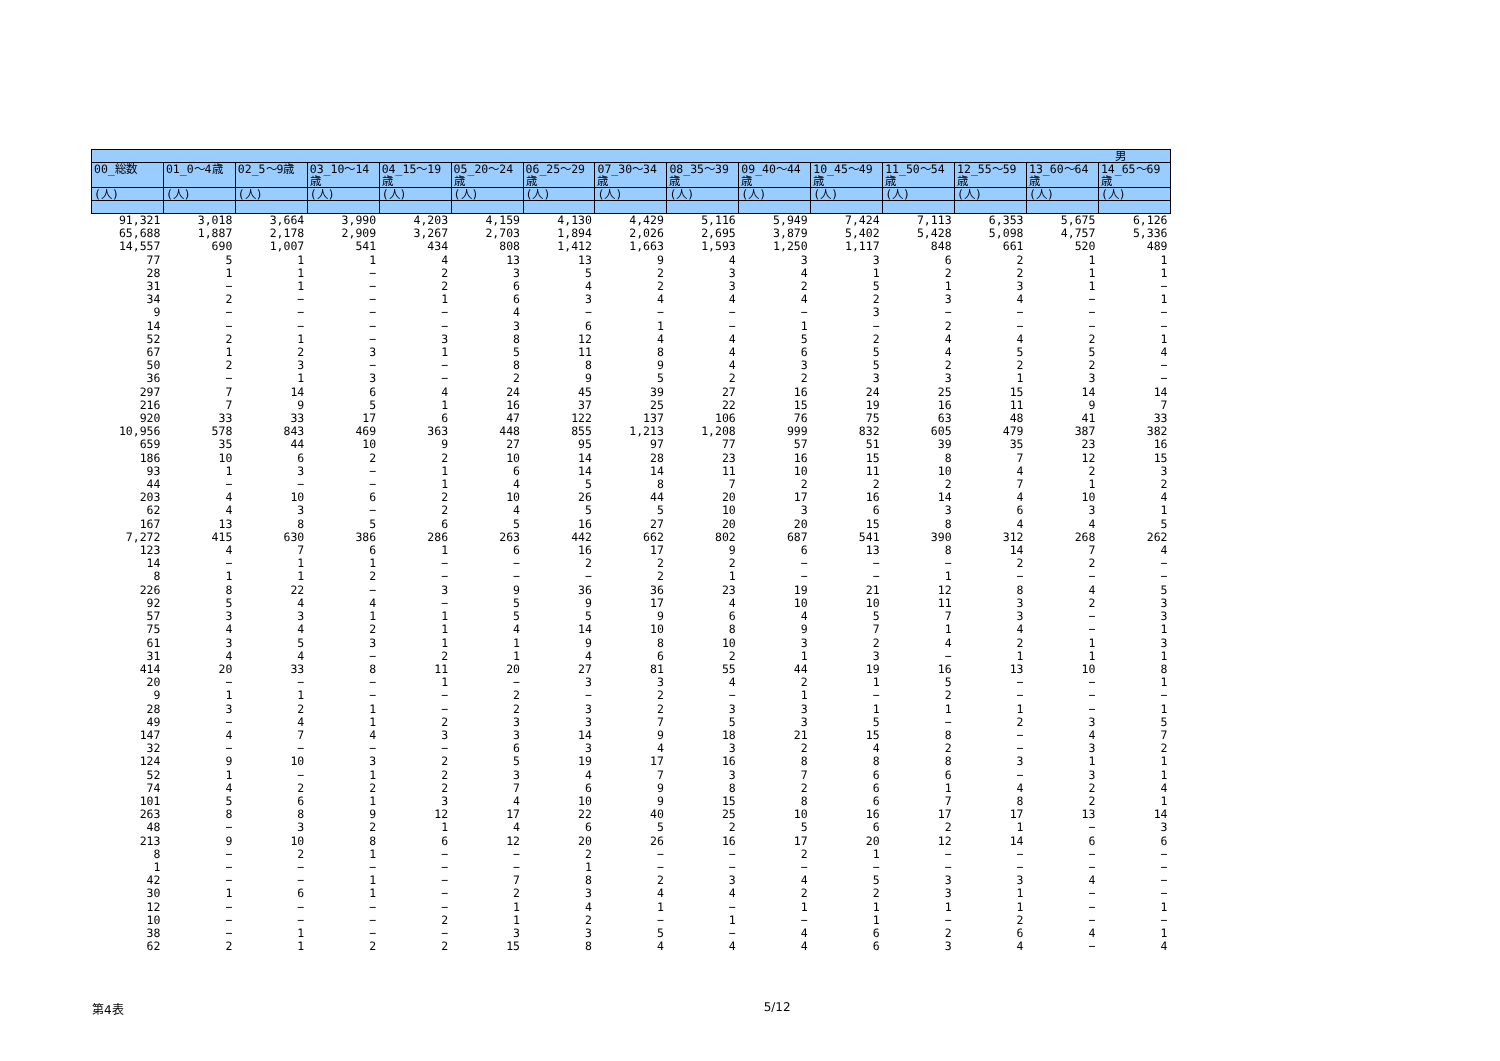| 男 | | | | | | | | | | | | | | |
| --- | --- | --- | --- | --- | --- | --- | --- | --- | --- | --- | --- | --- | --- | --- |
| 00_総数 | 01_0～4歳 | 02_5～9歳 | 03_10～14歳 | 04_15～19歳 | 05_20～24歳 | 06_25～29歳 | 07_30～34歳 | 08_35～39歳 | 09_40～44歳 | 10_45～49歳 | 11_50～54歳 | 12_55～59歳 | 13_60～64歳 | 14_65～69歳 |
| (人) | (人) | (人) | (人) | (人) | (人) | (人) | (人) | (人) | (人) | (人) | (人) | (人) | (人) | (人) |
| 91,321 | 3,018 | 3,664 | 3,990 | 4,203 | 4,159 | 4,130 | 4,429 | 5,116 | 5,949 | 7,424 | 7,113 | 6,353 | 5,675 | 6,126 |
| 65,688 | 1,887 | 2,178 | 2,909 | 3,267 | 2,703 | 1,894 | 2,026 | 2,695 | 3,879 | 5,402 | 5,428 | 5,098 | 4,757 | 5,336 |
| 14,557 | 690 | 1,007 | 541 | 434 | 808 | 1,412 | 1,663 | 1,593 | 1,250 | 1,117 | 848 | 661 | 520 | 489 |
| 77 | 5 | 1 | 1 | 4 | 13 | 13 | 9 | 4 | 3 | 3 | 6 | 2 | 1 | 1 |
| 28 | 1 | 1 | − | 2 | 3 | 5 | 2 | 3 | 4 | 1 | 2 | 2 | 1 | 1 |
| 31 | − | 1 | − | 2 | 6 | 4 | 2 | 3 | 2 | 5 | 1 | 3 | 1 | − |
| 34 | 2 | − | − | 1 | 6 | 3 | 4 | 4 | 4 | 2 | 3 | 4 | − | 1 |
| 9 | − | − | − | − | 4 | − | − | − | − | 3 | − | − | − | − |
| 14 | − | − | − | − | 3 | 6 | 1 | − | 1 | − | 2 | − | − | − |
| 52 | 2 | 1 | − | 3 | 8 | 12 | 4 | 4 | 5 | 2 | 4 | 4 | 2 | 1 |
| 67 | 1 | 2 | 3 | 1 | 5 | 11 | 8 | 4 | 6 | 5 | 4 | 5 | 5 | 4 |
| 50 | 2 | 3 | − | − | 8 | 8 | 9 | 4 | 3 | 5 | 2 | 2 | 2 | − |
| 36 | − | 1 | 3 | − | 2 | 9 | 5 | 2 | 2 | 3 | 3 | 1 | 3 | − |
| 297 | 7 | 14 | 6 | 4 | 24 | 45 | 39 | 27 | 16 | 24 | 25 | 15 | 14 | 14 |
| 216 | 7 | 9 | 5 | 1 | 16 | 37 | 25 | 22 | 15 | 19 | 16 | 11 | 9 | 7 |
| 920 | 33 | 33 | 17 | 6 | 47 | 122 | 137 | 106 | 76 | 75 | 63 | 48 | 41 | 33 |
| 10,956 | 578 | 843 | 469 | 363 | 448 | 855 | 1,213 | 1,208 | 999 | 832 | 605 | 479 | 387 | 382 |
| 659 | 35 | 44 | 10 | 9 | 27 | 95 | 97 | 77 | 57 | 51 | 39 | 35 | 23 | 16 |
| 186 | 10 | 6 | 2 | 2 | 10 | 14 | 28 | 23 | 16 | 15 | 8 | 7 | 12 | 15 |
| 93 | 1 | 3 | − | 1 | 6 | 14 | 14 | 11 | 10 | 11 | 10 | 4 | 2 | 3 |
| 44 | − | − | − | 1 | 4 | 5 | 8 | 7 | 2 | 2 | 2 | 7 | 1 | 2 |
| 203 | 4 | 10 | 6 | 2 | 10 | 26 | 44 | 20 | 17 | 16 | 14 | 4 | 10 | 4 |
| 62 | 4 | 3 | − | 2 | 4 | 5 | 5 | 10 | 3 | 6 | 3 | 6 | 3 | 1 |
| 167 | 13 | 8 | 5 | 6 | 5 | 16 | 27 | 20 | 20 | 15 | 8 | 4 | 4 | 5 |
| 7,272 | 415 | 630 | 386 | 286 | 263 | 442 | 662 | 802 | 687 | 541 | 390 | 312 | 268 | 262 |
| 123 | 4 | 7 | 6 | 1 | 6 | 16 | 17 | 9 | 6 | 13 | 8 | 14 | 7 | 4 |
| 14 | − | 1 | 1 | − | − | 2 | 2 | 2 | − | − | − | 2 | 2 | − |
| 8 | 1 | 1 | 2 | − | − | − | 2 | 1 | − | − | 1 | − | − | − |
| 226 | 8 | 22 | − | 3 | 9 | 36 | 36 | 23 | 19 | 21 | 12 | 8 | 4 | 5 |
| 92 | 5 | 4 | 4 | − | 5 | 9 | 17 | 4 | 10 | 10 | 11 | 3 | 2 | 3 |
| 57 | 3 | 3 | 1 | 1 | 5 | 5 | 9 | 6 | 4 | 5 | 7 | 3 | − | 3 |
| 75 | 4 | 4 | 2 | 1 | 4 | 14 | 10 | 8 | 9 | 7 | 1 | 4 | − | 1 |
| 61 | 3 | 5 | 3 | 1 | 1 | 9 | 8 | 10 | 3 | 2 | 4 | 2 | 1 | 3 |
| 31 | 4 | 4 | − | 2 | 1 | 4 | 6 | 2 | 1 | 3 | − | 1 | 1 | 1 |
| 414 | 20 | 33 | 8 | 11 | 20 | 27 | 81 | 55 | 44 | 19 | 16 | 13 | 10 | 8 |
| 20 | − | − | − | 1 | − | 3 | 3 | 4 | 2 | 1 | 5 | − | − | 1 |
| 9 | 1 | 1 | − | − | 2 | − | 2 | − | 1 | − | 2 | − | − | − |
| 28 | 3 | 2 | 1 | − | 2 | 3 | 2 | 3 | 3 | 1 | 1 | 1 | − | 1 |
| 49 | − | 4 | 1 | 2 | 3 | 3 | 7 | 5 | 3 | 5 | − | 2 | 3 | 5 |
| 147 | 4 | 7 | 4 | 3 | 3 | 14 | 9 | 18 | 21 | 15 | 8 | − | 4 | 7 |
| 32 | − | − | − | − | 6 | 3 | 4 | 3 | 2 | 4 | 2 | − | 3 | 2 |
| 124 | 9 | 10 | 3 | 2 | 5 | 19 | 17 | 16 | 8 | 8 | 8 | 3 | 1 | 1 |
| 52 | 1 | − | 1 | 2 | 3 | 4 | 7 | 3 | 7 | 6 | 6 | − | 3 | 1 |
| 74 | 4 | 2 | 2 | 2 | 7 | 6 | 9 | 8 | 2 | 6 | 1 | 4 | 2 | 4 |
| 101 | 5 | 6 | 1 | 3 | 4 | 10 | 9 | 15 | 8 | 6 | 7 | 8 | 2 | 1 |
| 263 | 8 | 8 | 9 | 12 | 17 | 22 | 40 | 25 | 10 | 16 | 17 | 17 | 13 | 14 |
| 48 | − | 3 | 2 | 1 | 4 | 6 | 5 | 2 | 5 | 6 | 2 | 1 | − | 3 |
| 213 | 9 | 10 | 8 | 6 | 12 | 20 | 26 | 16 | 17 | 20 | 12 | 14 | 6 | 6 |
| 8 | − | 2 | 1 | − | − | 2 | − | − | 2 | 1 | − | − | − | − |
| 1 | − | − | − | − | − | 1 | − | − | − | − | − | − | − | − |
| 42 | − | − | 1 | − | 7 | 8 | 2 | 3 | 4 | 5 | 3 | 3 | 4 | − |
| 30 | 1 | 6 | 1 | − | 2 | 3 | 4 | 4 | 2 | 2 | 3 | 1 | − | − |
| 12 | − | − | − | − | 1 | 4 | 1 | − | 1 | 1 | 1 | 1 | − | 1 |
| 10 | − | − | − | 2 | 1 | 2 | − | 1 | − | 1 | − | 2 | − | − |
| 38 | − | 1 | − | − | 3 | 3 | 5 | − | 4 | 6 | 2 | 6 | 4 | 1 |
| 62 | 2 | 1 | 2 | 2 | 15 | 8 | 4 | 4 | 4 | 6 | 3 | 4 | − | 4 |
第4表 5/12